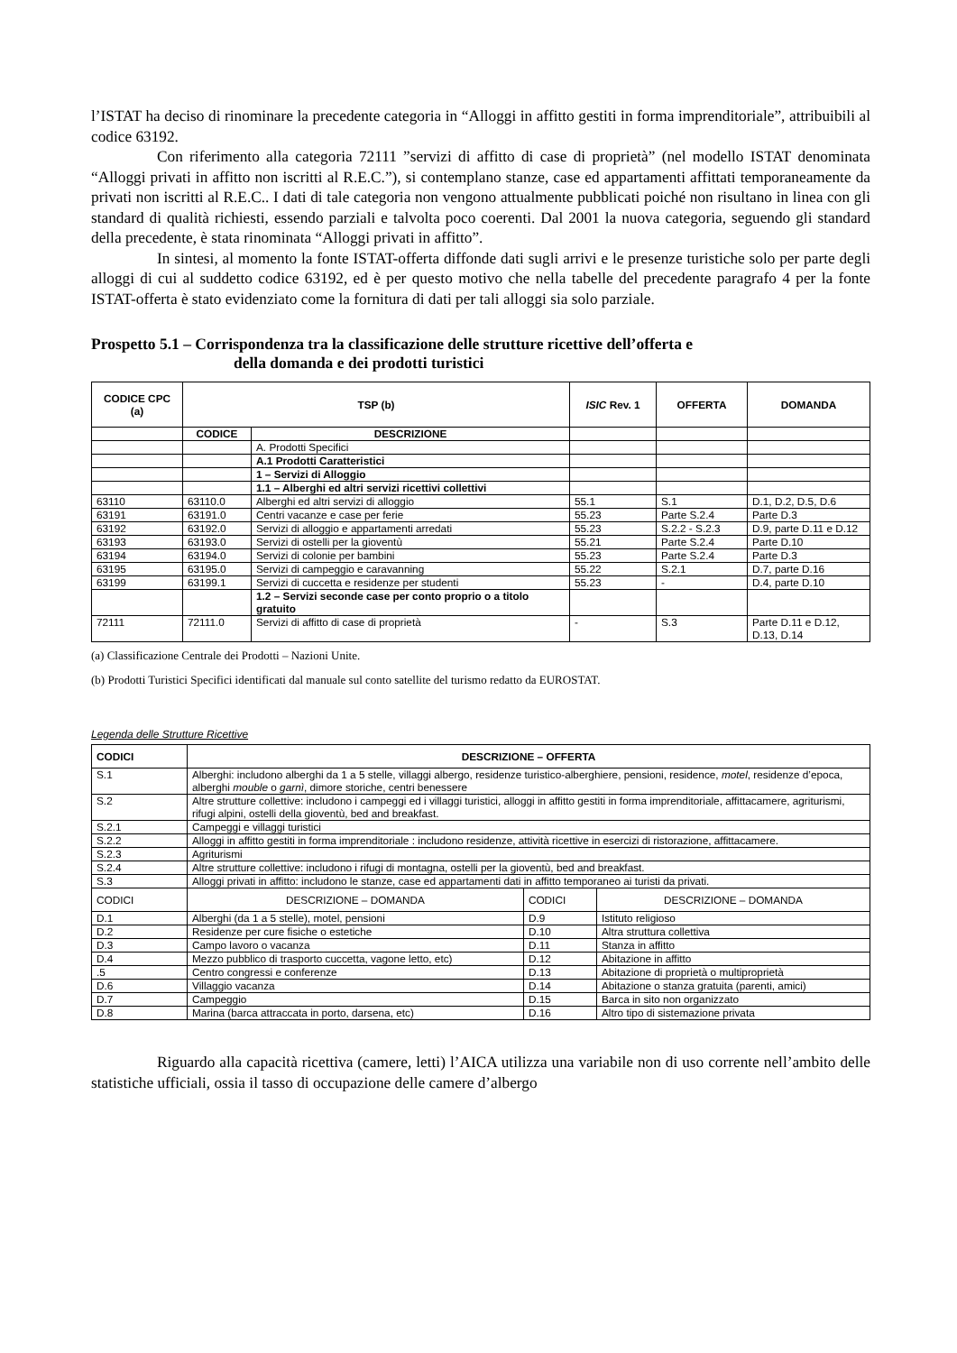l’ISTAT ha deciso di rinominare la precedente categoria in “Alloggi in affitto gestiti in forma imprenditoriale”, attribuibili al codice 63192.
Con riferimento alla categoria 72111 ”servizi di affitto di case di proprietà” (nel modello ISTAT denominata “Alloggi privati in affitto non iscritti al R.E.C.”), si contemplano stanze, case ed appartamenti affittati temporaneamente da privati non iscritti al R.E.C.. I dati di tale categoria non vengono attualmente pubblicati poiché non risultano in linea con gli standard di qualità richiesti, essendo parziali e talvolta poco coerenti. Dal 2001 la nuova categoria, seguendo gli standard della precedente, è stata rinominata “Alloggi privati in affitto”.
In sintesi, al momento la fonte ISTAT-offerta diffonde dati sugli arrivi e le presenze turistiche solo per parte degli alloggi di cui al suddetto codice 63192, ed è per questo motivo che nella tabelle del precedente paragrafo 4 per la fonte ISTAT-offerta è stato evidenziato come la fornitura di dati per tali alloggi sia solo parziale.
Prospetto 5.1 – Corrispondenza tra la classificazione delle strutture ricettive dell’offerta e
della domanda e dei prodotti turistici
| CODICE CPC (a) | TSP (b) | | ISIC Rev. 1 | OFFERTA | DOMANDA |
| --- | --- | --- | --- | --- | --- |
| | CODICE | DESCRIZIONE | | | |
| | | A. Prodotti Specifici | | | |
| | | A.1 Prodotti Caratteristici | | | |
| | | 1 – Servizi di Alloggio | | | |
| | | 1.1 – Alberghi ed altri servizi ricettivi collettivi | | | |
| 63110 | 63110.0 | Alberghi ed altri servizi di alloggio | 55.1 | S.1 | D.1, D.2, D.5, D.6 |
| 63191 | 63191.0 | Centri vacanze e case per ferie | 55.23 | Parte S.2.4 | Parte D.3 |
| 63192 | 63192.0 | Servizi di alloggio e appartamenti arredati | 55.23 | S.2.2 - S.2.3 | D.9, parte D.11 e D.12 |
| 63193 | 63193.0 | Servizi di ostelli per la gioventù | 55.21 | Parte S.2.4 | Parte D.10 |
| 63194 | 63194.0 | Servizi di colonie per bambini | 55.23 | Parte S.2.4 | Parte D.3 |
| 63195 | 63195.0 | Servizi di campeggio e caravanning | 55.22 | S.2.1 | D.7, parte D.16 |
| 63199 | 63199.1 | Servizi di cuccetta e residenze per studenti | 55.23 | - | D.4, parte D.10 |
| | | 1.2 – Servizi seconde case per conto proprio o a titolo gratuito | | | |
| 72111 | 72111.0 | Servizi di affitto di case di proprietà | - | S.3 | Parte D.11 e D.12, D.13, D.14 |
(a) Classificazione Centrale dei Prodotti – Nazioni Unite.
(b) Prodotti Turistici Specifici identificati dal manuale sul conto satellite del turismo redatto da EUROSTAT.
Legenda delle Strutture Ricettive
| CODICI | DESCRIZIONE – OFFERTA | | |
| --- | --- | --- | --- |
| S.1 | Alberghi: includono alberghi da 1 a 5 stelle, villaggi albergo, residenze turistico-alberghiere, pensioni, residence, motel , residenze d’epoca, alberghi mouble o garnì , dimore storiche, centri benessere | | |
| S.2 | Altre strutture collettive: includono i campeggi ed i villaggi turistici, alloggi in affitto gestiti in forma imprenditoriale, affittacamere, agriturismi, rifugi alpini, ostelli della gioventù, bed and breakfast. | | |
| S.2.1 | Campeggi e villaggi turistici | | |
| S.2.2 | Alloggi in affitto gestiti in forma imprenditoriale : includono residenze, attività ricettive in esercizi di ristorazione, affittacamere. | | |
| S.2.3 | Agriturismi | | |
| S.2.4 | Altre strutture collettive: includono i rifugi di montagna, ostelli per la gioventù, bed and breakfast. | | |
| S.3 | Alloggi privati in affitto: includono le stanze, case ed appartamenti dati in affitto temporaneo ai turisti da privati. | | |
| CODICI | DESCRIZIONE – DOMANDA | CODICI | DESCRIZIONE – DOMANDA |
| D.1 | Alberghi (da 1 a 5 stelle), motel, pensioni | D.9 | Istituto religioso |
| D.2 | Residenze per cure fisiche o estetiche | D.10 | Altra struttura collettiva |
| D.3 | Campo lavoro o vacanza | D.11 | Stanza in affitto |
| D.4 | Mezzo pubblico di trasporto cuccetta, vagone letto, etc) | D.12 | Abitazione in affitto |
| .5 | Centro congressi e conferenze | D.13 | Abitazione di proprietà o multiproprietà |
| D.6 | Villaggio vacanza | D.14 | Abitazione o stanza gratuita (parenti, amici) |
| D.7 | Campeggio | D.15 | Barca in sito non organizzato |
| D.8 | Marina (barca attraccata in porto, darsena, etc) | D.16 | Altro tipo di sistemazione privata |
Riguardo alla capacità ricettiva (camere, letti) l’AICA utilizza una variabile non di uso corrente nell’ambito delle statistiche ufficiali, ossia il tasso di occupazione delle camere d’albergo